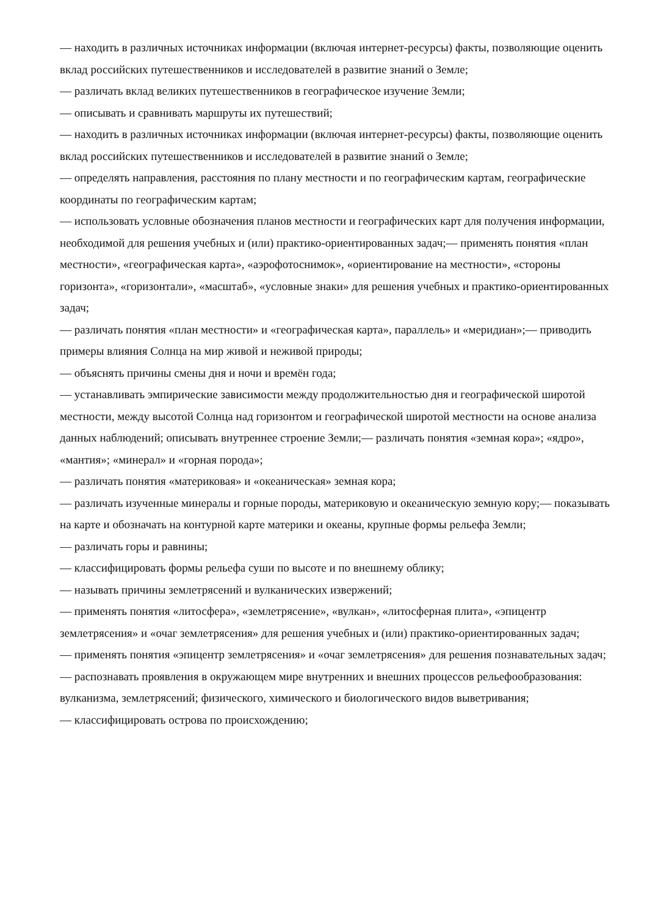— находить в различных источниках информации (включая интернет-ресурсы) факты, позволяющие оценить вклад российских путешественников и исследователей в развитие знаний о Земле;
— различать вклад великих путешественников в географическое изучение Земли;
— описывать и сравнивать маршруты их путешествий;
— находить в различных источниках информации (включая интернет-ресурсы) факты, позволяющие оценить вклад российских путешественников и исследователей в развитие знаний о Земле;
— определять направления, расстояния по плану местности и по географическим картам, географические координаты по географическим картам;
— использовать условные обозначения планов местности и географических карт для получения информации, необходимой для решения учебных и (или) практико-ориентированных задач;— применять понятия «план местности», «географическая карта», «аэрофотоснимок», «ориентирование на местности», «стороны горизонта», «горизонтали», «масштаб», «условные знаки» для решения учебных и практико-ориентированных задач;
— различать понятия «план местности» и «географическая карта», параллель» и «меридиан»;— приводить примеры влияния Солнца на мир живой и неживой природы;
— объяснять причины смены дня и ночи и времён года;
— устанавливать эмпирические зависимости между продолжительностью дня и географической широтой местности, между высотой Солнца над горизонтом и географической широтой местности на основе анализа данных наблюдений; описывать внутреннее строение Земли;— различать понятия «земная кора»; «ядро», «мантия»; «минерал» и «горная порода»;
— различать понятия «материковая» и «океаническая» земная кора;
— различать изученные минералы и горные породы, материковую и океаническую земную кору;— показывать на карте и обозначать на контурной карте материки и океаны, крупные формы рельефа Земли;
— различать горы и равнины;
— классифицировать формы рельефа суши по высоте и по внешнему облику;
— называть причины землетрясений и вулканических извержений;
— применять понятия «литосфера», «землетрясение», «вулкан», «литосферная плита», «эпицентр землетрясения» и «очаг землетрясения» для решения учебных и (или) практико-ориентированных задач;
— применять понятия «эпицентр землетрясения» и «очаг землетрясения» для решения познавательных задач;
— распознавать проявления в окружающем мире внутренних и внешних процессов рельефообразования: вулканизма, землетрясений; физического, химического и биологического видов выветривания;
— классифицировать острова по происхождению;